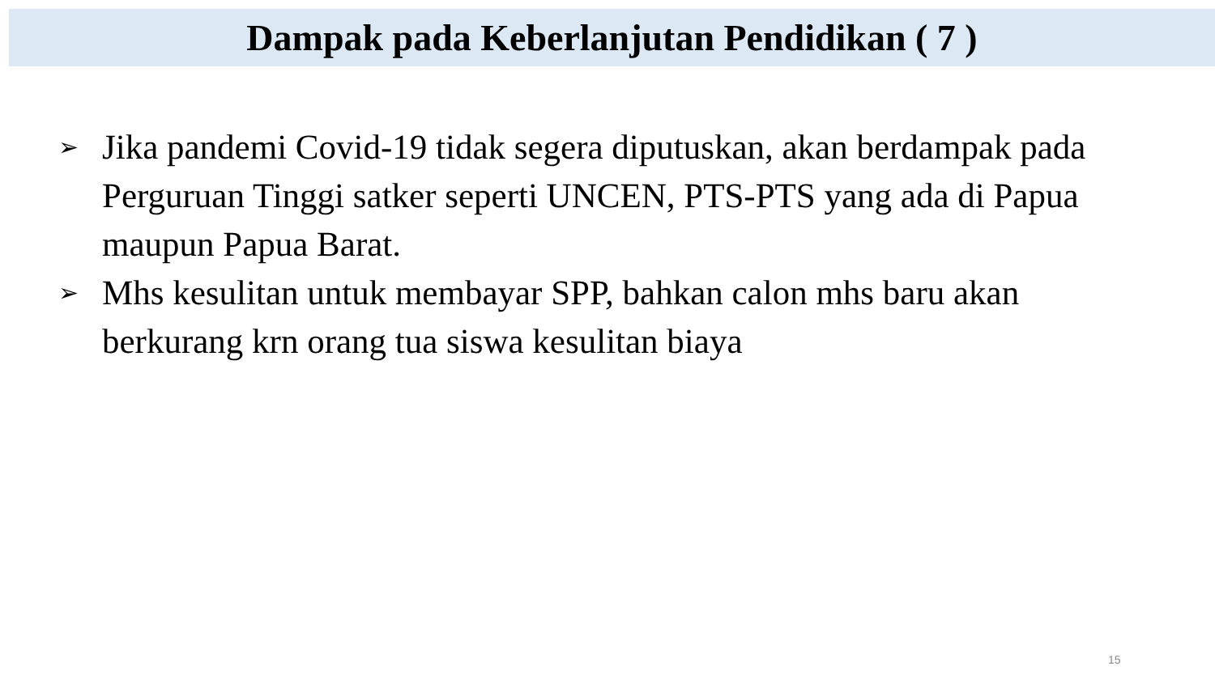Dampak pada Keberlanjutan Pendidikan ( 7 )
➢ Jika pandemi Covid-19 tidak segera diputuskan, akan berdampak pada Perguruan Tinggi satker seperti UNCEN, PTS-PTS yang ada di Papua maupun Papua Barat.
➢ Mhs kesulitan untuk membayar SPP, bahkan calon mhs baru akan berkurang krn orang tua siswa kesulitan biaya
15